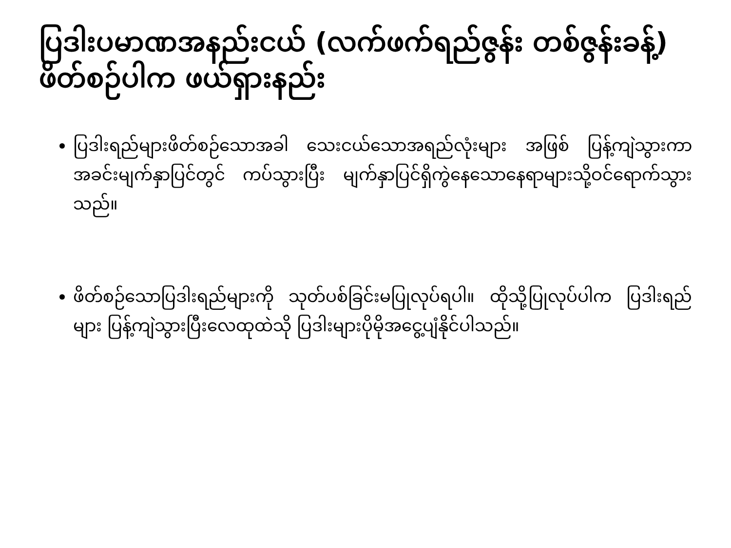ပြဒါးပမာဏအနည်းငယ် (လက်ဖက်ရည်ဇွန်း တစ်ဇွန်းခန့်) ဖိတ်စဉ်ပါက ဖယ်ရှားနည်း
ပြဒါးရည်များဖိတ်စဉ်သောအခါ သေးငယ်သောအရည်လုံးများ အဖြစ် ပြန့်ကျဲသွားကာ အခင်းမျက်နှာပြင်တွင် ကပ်သွားပြီး မျက်နှာပြင်ရှိကွဲနေသောနေရာများသို့ဝင်ရောက်သွားသည်။
ဖိတ်စဉ်သောပြဒါးရည်များကို သုတ်ပစ်ခြင်းမပြုလုပ်ရပါ။ ထိုသို့ပြုလုပ်ပါက ပြဒါးရည်များ ပြန့်ကျဲသွားပြီးလေထုထဲသို ပြဒါးများပိုမိုအငွေ့ပျံနိုင်ပါသည်။